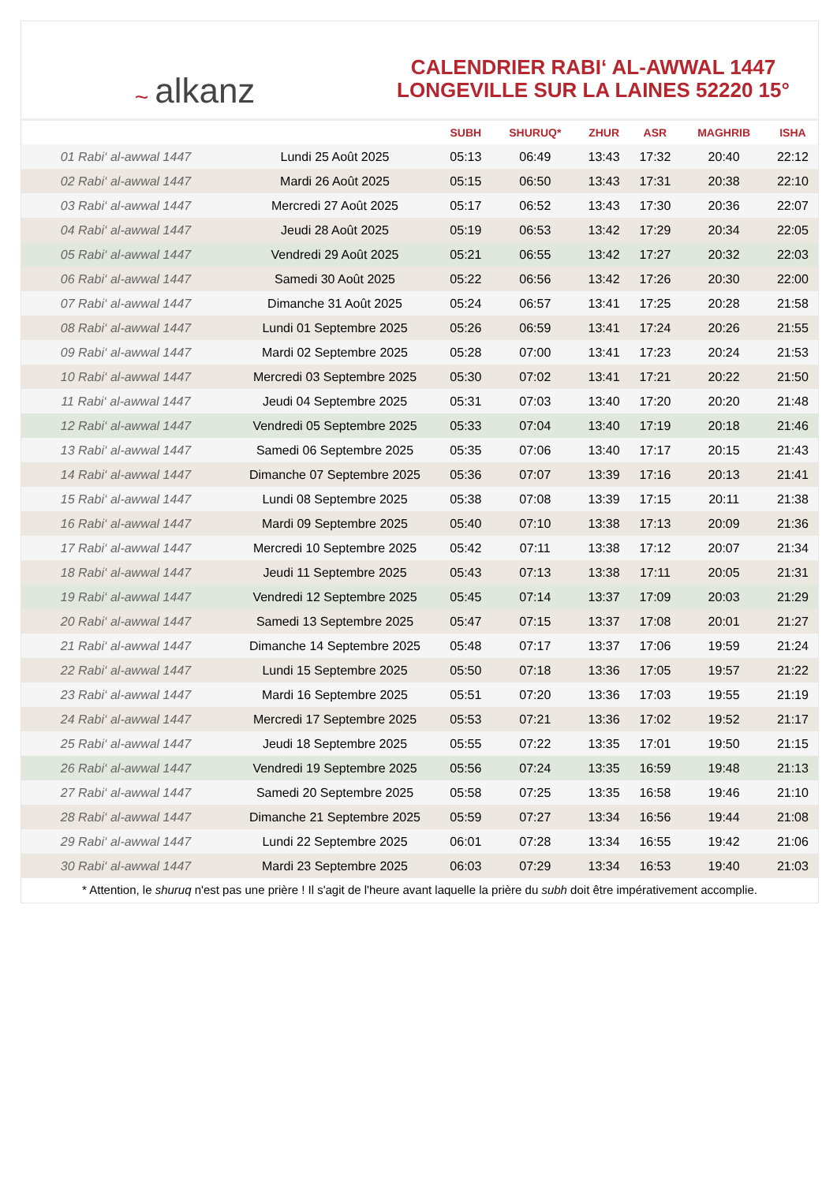~ alkanz
CALENDRIER RABI‘ AL-AWWAL 1447
LONGEVILLE SUR LA LAINES 52220 15°
| | | SUBH | SHURUQ* | ZHUR | ASR | MAGHRIB | ISHA |
| --- | --- | --- | --- | --- | --- | --- | --- |
| 01 Rabi‘ al-awwal 1447 | Lundi 25 Août 2025 | 05:13 | 06:49 | 13:43 | 17:32 | 20:40 | 22:12 |
| 02 Rabi‘ al-awwal 1447 | Mardi 26 Août 2025 | 05:15 | 06:50 | 13:43 | 17:31 | 20:38 | 22:10 |
| 03 Rabi‘ al-awwal 1447 | Mercredi 27 Août 2025 | 05:17 | 06:52 | 13:43 | 17:30 | 20:36 | 22:07 |
| 04 Rabi‘ al-awwal 1447 | Jeudi 28 Août 2025 | 05:19 | 06:53 | 13:42 | 17:29 | 20:34 | 22:05 |
| 05 Rabi‘ al-awwal 1447 | Vendredi 29 Août 2025 | 05:21 | 06:55 | 13:42 | 17:27 | 20:32 | 22:03 |
| 06 Rabi‘ al-awwal 1447 | Samedi 30 Août 2025 | 05:22 | 06:56 | 13:42 | 17:26 | 20:30 | 22:00 |
| 07 Rabi‘ al-awwal 1447 | Dimanche 31 Août 2025 | 05:24 | 06:57 | 13:41 | 17:25 | 20:28 | 21:58 |
| 08 Rabi‘ al-awwal 1447 | Lundi 01 Septembre 2025 | 05:26 | 06:59 | 13:41 | 17:24 | 20:26 | 21:55 |
| 09 Rabi‘ al-awwal 1447 | Mardi 02 Septembre 2025 | 05:28 | 07:00 | 13:41 | 17:23 | 20:24 | 21:53 |
| 10 Rabi‘ al-awwal 1447 | Mercredi 03 Septembre 2025 | 05:30 | 07:02 | 13:41 | 17:21 | 20:22 | 21:50 |
| 11 Rabi‘ al-awwal 1447 | Jeudi 04 Septembre 2025 | 05:31 | 07:03 | 13:40 | 17:20 | 20:20 | 21:48 |
| 12 Rabi‘ al-awwal 1447 | Vendredi 05 Septembre 2025 | 05:33 | 07:04 | 13:40 | 17:19 | 20:18 | 21:46 |
| 13 Rabi‘ al-awwal 1447 | Samedi 06 Septembre 2025 | 05:35 | 07:06 | 13:40 | 17:17 | 20:15 | 21:43 |
| 14 Rabi‘ al-awwal 1447 | Dimanche 07 Septembre 2025 | 05:36 | 07:07 | 13:39 | 17:16 | 20:13 | 21:41 |
| 15 Rabi‘ al-awwal 1447 | Lundi 08 Septembre 2025 | 05:38 | 07:08 | 13:39 | 17:15 | 20:11 | 21:38 |
| 16 Rabi‘ al-awwal 1447 | Mardi 09 Septembre 2025 | 05:40 | 07:10 | 13:38 | 17:13 | 20:09 | 21:36 |
| 17 Rabi‘ al-awwal 1447 | Mercredi 10 Septembre 2025 | 05:42 | 07:11 | 13:38 | 17:12 | 20:07 | 21:34 |
| 18 Rabi‘ al-awwal 1447 | Jeudi 11 Septembre 2025 | 05:43 | 07:13 | 13:38 | 17:11 | 20:05 | 21:31 |
| 19 Rabi‘ al-awwal 1447 | Vendredi 12 Septembre 2025 | 05:45 | 07:14 | 13:37 | 17:09 | 20:03 | 21:29 |
| 20 Rabi‘ al-awwal 1447 | Samedi 13 Septembre 2025 | 05:47 | 07:15 | 13:37 | 17:08 | 20:01 | 21:27 |
| 21 Rabi‘ al-awwal 1447 | Dimanche 14 Septembre 2025 | 05:48 | 07:17 | 13:37 | 17:06 | 19:59 | 21:24 |
| 22 Rabi‘ al-awwal 1447 | Lundi 15 Septembre 2025 | 05:50 | 07:18 | 13:36 | 17:05 | 19:57 | 21:22 |
| 23 Rabi‘ al-awwal 1447 | Mardi 16 Septembre 2025 | 05:51 | 07:20 | 13:36 | 17:03 | 19:55 | 21:19 |
| 24 Rabi‘ al-awwal 1447 | Mercredi 17 Septembre 2025 | 05:53 | 07:21 | 13:36 | 17:02 | 19:52 | 21:17 |
| 25 Rabi‘ al-awwal 1447 | Jeudi 18 Septembre 2025 | 05:55 | 07:22 | 13:35 | 17:01 | 19:50 | 21:15 |
| 26 Rabi‘ al-awwal 1447 | Vendredi 19 Septembre 2025 | 05:56 | 07:24 | 13:35 | 16:59 | 19:48 | 21:13 |
| 27 Rabi‘ al-awwal 1447 | Samedi 20 Septembre 2025 | 05:58 | 07:25 | 13:35 | 16:58 | 19:46 | 21:10 |
| 28 Rabi‘ al-awwal 1447 | Dimanche 21 Septembre 2025 | 05:59 | 07:27 | 13:34 | 16:56 | 19:44 | 21:08 |
| 29 Rabi‘ al-awwal 1447 | Lundi 22 Septembre 2025 | 06:01 | 07:28 | 13:34 | 16:55 | 19:42 | 21:06 |
| 30 Rabi‘ al-awwal 1447 | Mardi 23 Septembre 2025 | 06:03 | 07:29 | 13:34 | 16:53 | 19:40 | 21:03 |
* Attention, le shuruq n'est pas une prière ! Il s'agit de l'heure avant laquelle la prière du subh doit être impérativement accomplie.